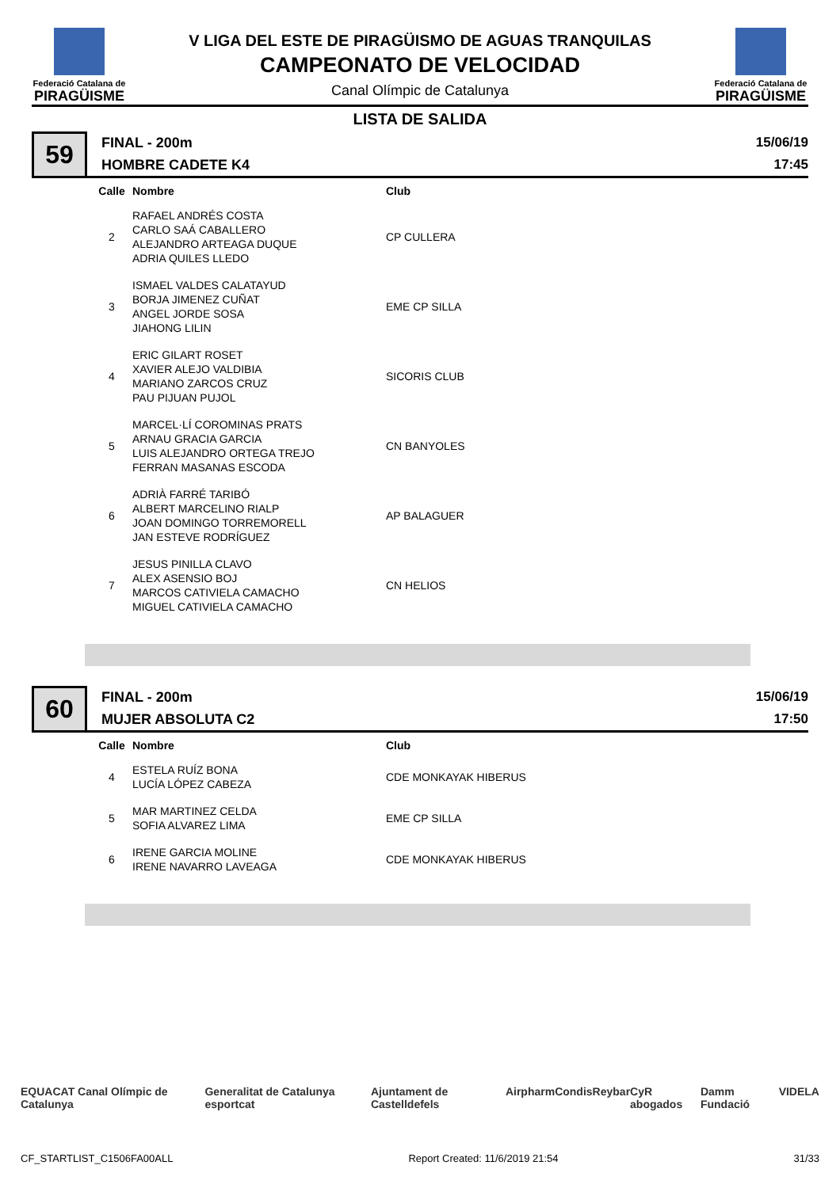Federació Catalana de
PIRAGÜISME
V LIGA DEL ESTE DE PIRAGÜISMO DE AGUAS TRANQUILAS
CAMPEONATO DE VELOCIDAD
Canal Olímpic de Catalunya
Federació Catalana de
PIRAGÜISME
LISTA DE SALIDA
59
FINAL - 200m
HOMBRE CADETE K4
15/06/19
17:45
| Calle | Nombre | Club |
| --- | --- | --- |
| 2 | RAFAEL ANDRÉS COSTA CARLO SAÁ CABALLERO ALEJANDRO ARTEAGA DUQUE ADRIA QUILES LLEDO | CP CULLERA |
| 3 | ISMAEL VALDES CALATAYUD BORJA JIMENEZ CUÑAT ANGEL JORDE SOSA JIAHONG LILIN | EME CP SILLA |
| 4 | ERIC GILART ROSET XAVIER ALEJO VALDIBIA MARIANO ZARCOS CRUZ PAU PIJUAN PUJOL | SICORIS CLUB |
| 5 | MARCEL·LÍ COROMINAS PRATS ARNAU GRACIA GARCIA LUIS ALEJANDRO ORTEGA TREJO FERRAN MASANAS ESCODA | CN BANYOLES |
| 6 | ADRIÀ FARRÉ TARIBÓ ALBERT MARCELINO RIALP JOAN DOMINGO TORREMORELL JAN ESTEVE RODRÍGUEZ | AP BALAGUER |
| 7 | JESUS PINILLA CLAVO ALEX ASENSIO BOJ MARCOS CATIVIELA CAMACHO MIGUEL CATIVIELA CAMACHO | CN HELIOS |
60
FINAL - 200m
MUJER ABSOLUTA C2
15/06/19
17:50
| Calle | Nombre | Club |
| --- | --- | --- |
| 4 | ESTELA RUÍZ BONA LUCÍA LÓPEZ CABEZA | CDE MONKAYAK HIBERUS |
| 5 | MAR MARTINEZ CELDA SOFIA ALVAREZ LIMA | EME CP SILLA |
| 6 | IRENE GARCIA MOLINE IRENE NAVARRO LAVEAGA | CDE MONKAYAK HIBERUS |
EQUACAT Canal Olímpic de Catalunya Generalitat de Catalunya esportcat Ajuntament de Castelldefels Airpharm Condis Reybar CyR abogados Damm Fundació VIDELA
CF_STARTLIST_C1506FA00ALL Report Created: 11/6/2019 21:54 31/33